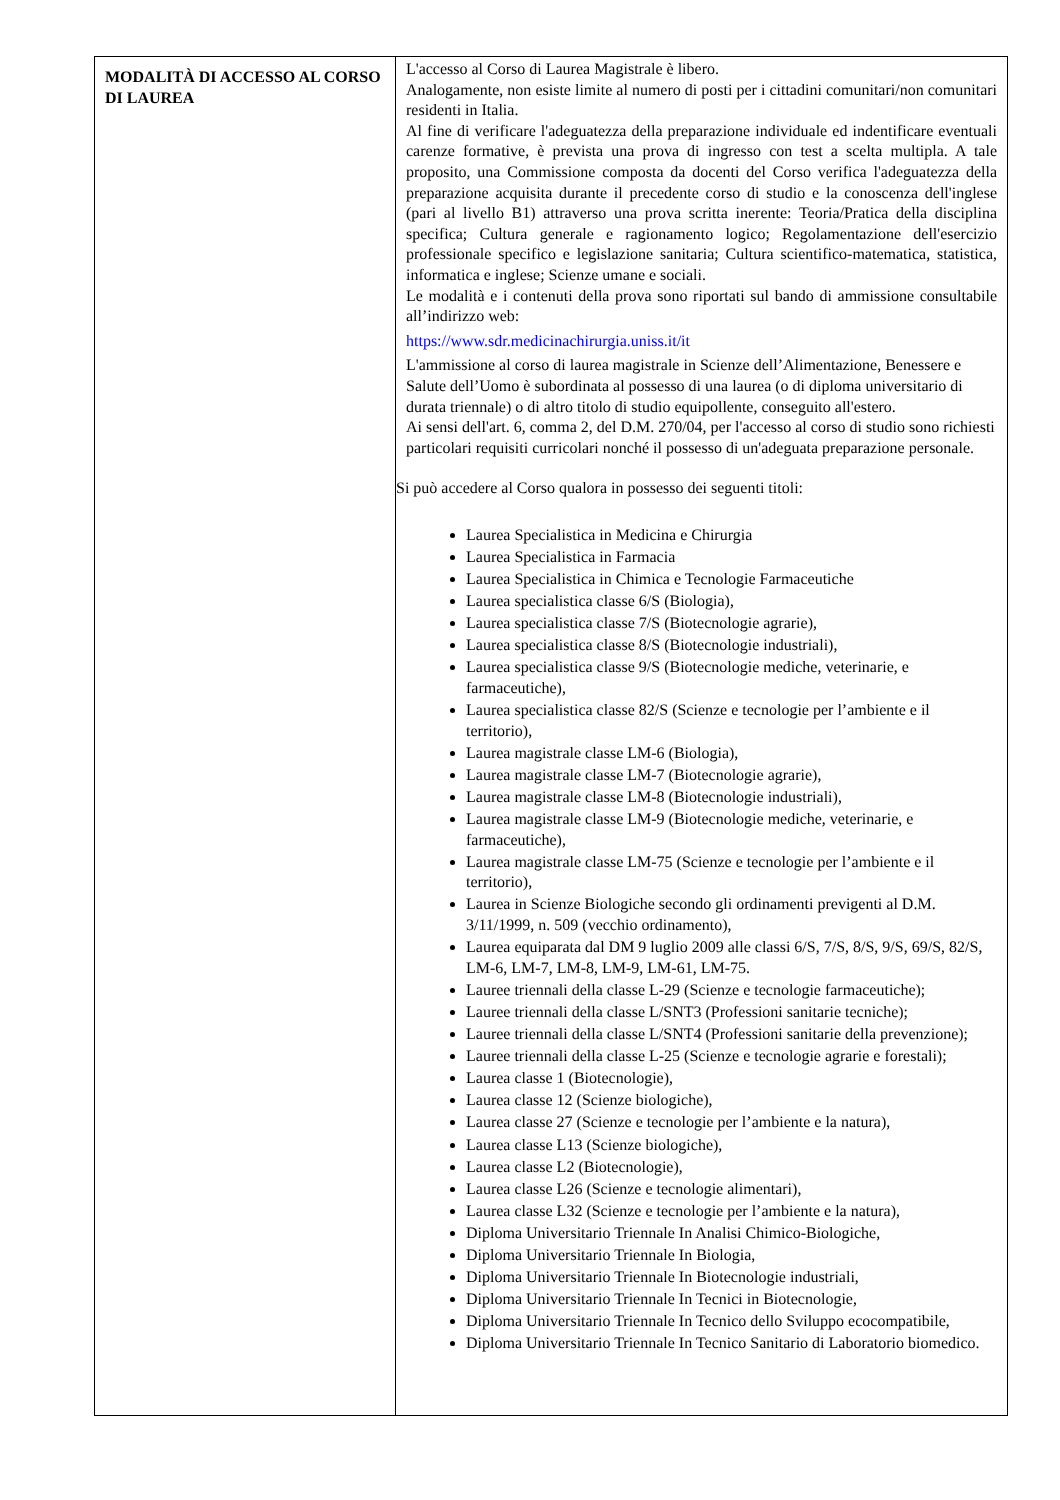| MODALITÀ DI ACCESSO AL CORSO DI LAUREA | L'accesso al Corso di Laurea Magistrale è libero. Analogamente, non esiste limite al numero di posti per i cittadini comunitari/non comunitari residenti in Italia. Al fine di verificare l'adeguatezza della preparazione individuale ed indentificare eventuali carenze formative, è prevista una prova di ingresso con test a scelta multipla. A tale proposito, una Commissione composta da docenti del Corso verifica l'adeguatezza della preparazione acquisita durante il precedente corso di studio e la conoscenza dell'inglese (pari al livello B1) attraverso una prova scritta inerente: Teoria/Pratica della disciplina specifica; Cultura generale e ragionamento logico; Regolamentazione dell'esercizio professionale specifico e legislazione sanitaria; Cultura scientifico-matematica, statistica, informatica e inglese; Scienze umane e sociali. Le modalità e i contenuti della prova sono riportati sul bando di ammissione consultabile all’indirizzo web: https://www.sdr.medicinachirurgia.uniss.it/it L'ammissione al corso di laurea magistrale in Scienze dell’Alimentazione, Benessere e Salute dell’Uomo è subordinata al possesso di una laurea (o di diploma universitario di durata triennale) o di altro titolo di studio equipollente, conseguito all'estero. Ai sensi dell'art. 6, comma 2, del D.M. 270/04, per l'accesso al corso di studio sono richiesti particolari requisiti curricolari nonché il possesso di un'adeguata preparazione personale. Si può accedere al Corso qualora in possesso dei seguenti titoli: Laurea Specialistica in Medicina e Chirurgia Laurea Specialistica in Farmacia Laurea Specialistica in Chimica e Tecnologie Farmaceutiche Laurea specialistica classe 6/S (Biologia), Laurea specialistica classe 7/S (Biotecnologie agrarie), Laurea specialistica classe 8/S (Biotecnologie industriali), Laurea specialistica classe 9/S (Biotecnologie mediche, veterinarie, e farmaceutiche), Laurea specialistica classe 82/S (Scienze e tecnologie per l’ambiente e il territorio), Laurea magistrale classe LM-6 (Biologia), Laurea magistrale classe LM-7 (Biotecnologie agrarie), Laurea magistrale classe LM-8 (Biotecnologie industriali), Laurea magistrale classe LM-9 (Biotecnologie mediche, veterinarie, e farmaceutiche), Laurea magistrale classe LM-75 (Scienze e tecnologie per l’ambiente e il territorio), Laurea in Scienze Biologiche secondo gli ordinamenti previgenti al D.M. 3/11/1999, n. 509 (vecchio ordinamento), Laurea equiparata dal DM 9 luglio 2009 alle classi 6/S, 7/S, 8/S, 9/S, 69/S, 82/S, LM-6, LM-7, LM-8, LM-9, LM-61, LM-75. Lauree triennali della classe L-29 (Scienze e tecnologie farmaceutiche); Lauree triennali della classe L/SNT3 (Professioni sanitarie tecniche); Lauree triennali della classe L/SNT4 (Professioni sanitarie della prevenzione); Lauree triennali della classe L-25 (Scienze e tecnologie agrarie e forestali); Laurea classe 1 (Biotecnologie), Laurea classe 12 (Scienze biologiche), Laurea classe 27 (Scienze e tecnologie per l’ambiente e la natura), Laurea classe L13 (Scienze biologiche), Laurea classe L2 (Biotecnologie), Laurea classe L26 (Scienze e tecnologie alimentari), Laurea classe L32 (Scienze e tecnologie per l’ambiente e la natura), Diploma Universitario Triennale In Analisi Chimico-Biologiche, Diploma Universitario Triennale In Biologia, Diploma Universitario Triennale In Biotecnologie industriali, Diploma Universitario Triennale In Tecnici in Biotecnologie, Diploma Universitario Triennale In Tecnico dello Sviluppo ecocompatibile, Diploma Universitario Triennale In Tecnico Sanitario di Laboratorio biomedico. |